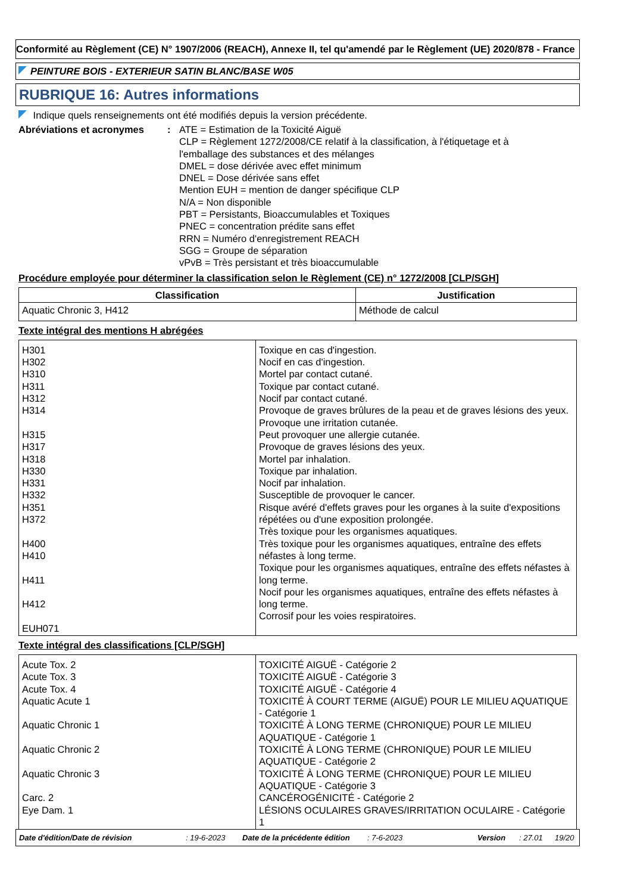Conformité au Règlement (CE) N° 1907/2006 (REACH), Annexe II, tel qu'amendé par le Règlement (UE) 2020/878 - France
PEINTURE BOIS - EXTERIEUR SATIN BLANC/BASE W05
RUBRIQUE 16: Autres informations
Indique quels renseignements ont été modifiés depuis la version précédente.
Abréviations et acronymes : ATE = Estimation de la Toxicité Aiguë
CLP = Règlement 1272/2008/CE relatif à la classification, à l'étiquetage et à l'emballage des substances et des mélanges
DMEL = dose dérivée avec effet minimum
DNEL = Dose dérivée sans effet
Mention EUH = mention de danger spécifique CLP
N/A = Non disponible
PBT = Persistants, Bioaccumulables et Toxiques
PNEC = concentration prédite sans effet
RRN = Numéro d'enregistrement REACH
SGG = Groupe de séparation
vPvB = Très persistant et très bioaccumulable
Procédure employée pour déterminer la classification selon le Règlement (CE) n° 1272/2008 [CLP/SGH]
| Classification | Justification |
| --- | --- |
| Aquatic Chronic 3, H412 | Méthode de calcul |
Texte intégral des mentions H abrégées
| H301 H302 H310 H311 H312 H314 H315 H317 H318 H330 H331 H332 H351 H372 H400 H410 H411 H412 EUH071 | Toxique en cas d'ingestion. Nocif en cas d'ingestion. Mortel par contact cutané. Toxique par contact cutané. Nocif par contact cutané. Provoque de graves brûlures de la peau et de graves lésions des yeux. Provoque une irritation cutanée. Peut provoquer une allergie cutanée. Provoque de graves lésions des yeux. Mortel par inhalation. Toxique par inhalation. Nocif par inhalation. Susceptible de provoquer le cancer. Risque avéré d'effets graves pour les organes à la suite d'expositions répétées ou d'une exposition prolongée. Très toxique pour les organismes aquatiques. Très toxique pour les organismes aquatiques, entraîne des effets néfastes à long terme. Toxique pour les organismes aquatiques, entraîne des effets néfastes à long terme. Nocif pour les organismes aquatiques, entraîne des effets néfastes à long terme. Corrosif pour les voies respiratoires. |
Texte intégral des classifications [CLP/SGH]
| Acute Tox. 2 Acute Tox. 3 Acute Tox. 4 Aquatic Acute 1 Aquatic Chronic 1 Aquatic Chronic 2 Aquatic Chronic 3 Carc. 2 Eye Dam. 1 | TOXICITÉ AIGUË - Catégorie 2 TOXICITÉ AIGUË - Catégorie 3 TOXICITÉ AIGUË - Catégorie 4 TOXICITÉ À COURT TERME (AIGUË) POUR LE MILIEU AQUATIQUE - Catégorie 1 TOXICITÉ À LONG TERME (CHRONIQUE) POUR LE MILIEU AQUATIQUE - Catégorie 1 TOXICITÉ À LONG TERME (CHRONIQUE) POUR LE MILIEU AQUATIQUE - Catégorie 2 TOXICITÉ À LONG TERME (CHRONIQUE) POUR LE MILIEU AQUATIQUE - Catégorie 3 CANCÉROGÉNICITÉ - Catégorie 2 LÉSIONS OCULAIRES GRAVES/IRRITATION OCULAIRE - Catégorie 1 |
Date d'édition/Date de révision: 19-6-2023 Date de la précédente édition: 7-6-2023 Version: 27.01 19/20